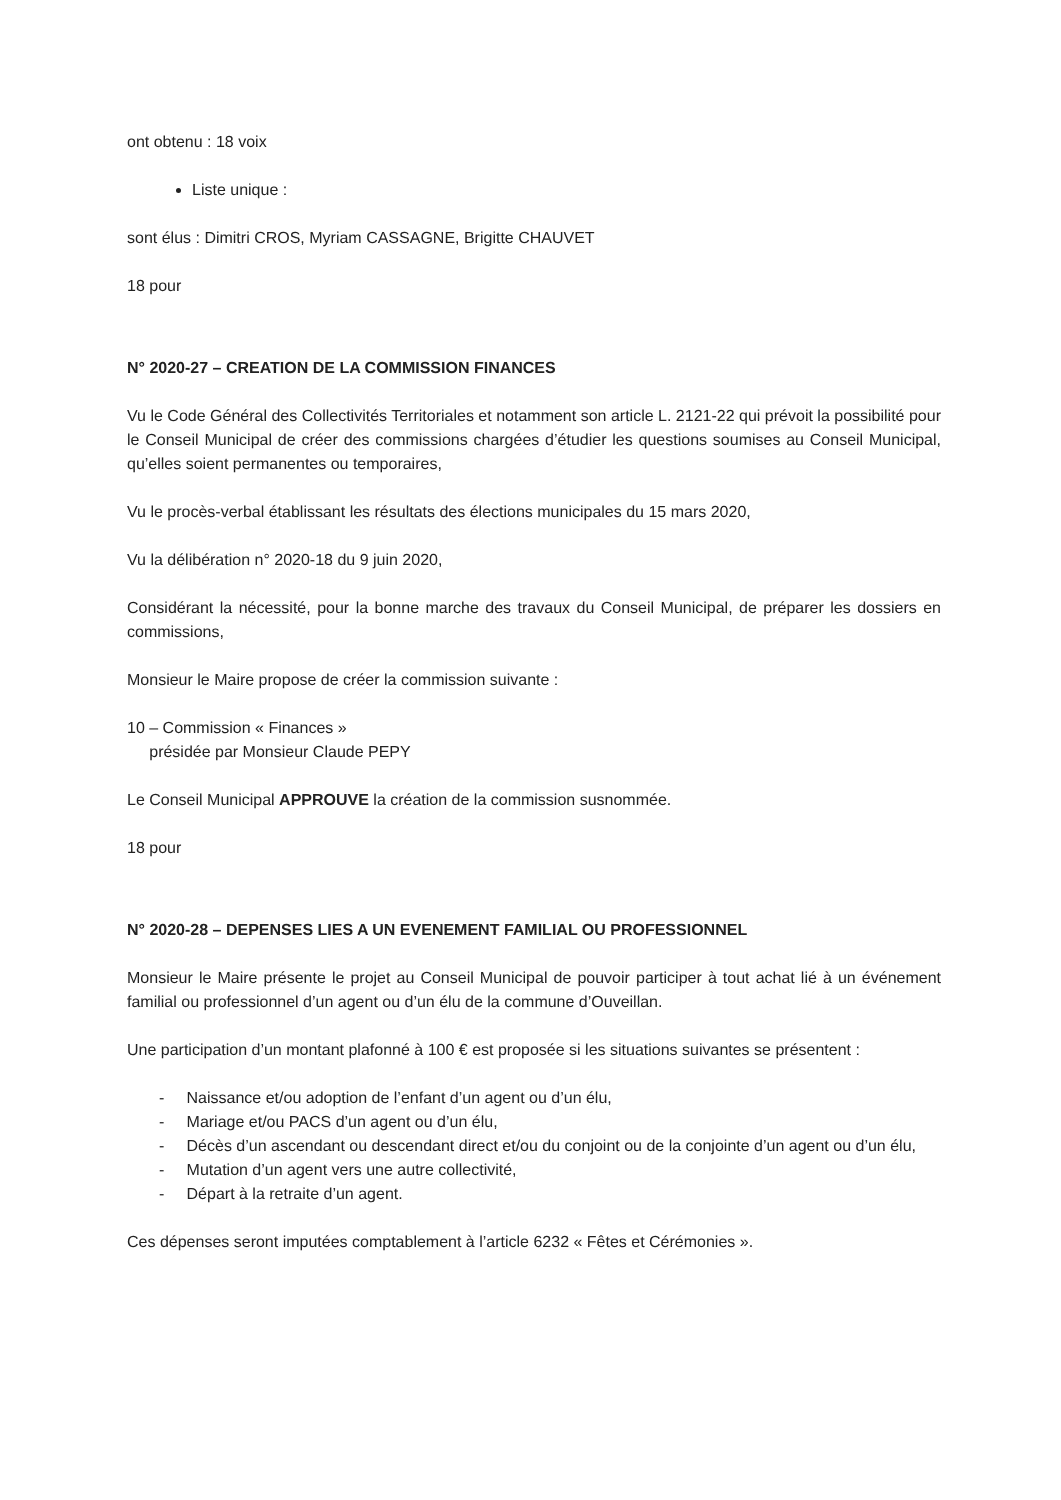ont obtenu : 18 voix
Liste unique :
sont élus : Dimitri CROS, Myriam CASSAGNE, Brigitte CHAUVET
18 pour
N° 2020-27 – CREATION DE LA COMMISSION FINANCES
Vu le Code Général des Collectivités Territoriales et notamment son article L. 2121-22 qui prévoit la possibilité pour le Conseil Municipal de créer des commissions chargées d’étudier les questions soumises au Conseil Municipal, qu’elles soient permanentes ou temporaires,
Vu le procès-verbal établissant les résultats des élections municipales du 15 mars 2020,
Vu la délibération n° 2020-18 du 9 juin 2020,
Considérant la nécessité, pour la bonne marche des travaux du Conseil Municipal, de préparer les dossiers en commissions,
Monsieur le Maire propose de créer la commission suivante :
10 – Commission « Finances »
présidée par Monsieur Claude PEPY
Le Conseil Municipal APPROUVE la création de la commission susnommée.
18 pour
N° 2020-28 – DEPENSES LIES A UN EVENEMENT FAMILIAL OU PROFESSIONNEL
Monsieur le Maire présente le projet au Conseil Municipal de pouvoir participer à tout achat lié à un événement familial ou professionnel d’un agent ou d’un élu de la commune d’Ouveillan.
Une participation d’un montant plafonné à 100 € est proposée si les situations suivantes se présentent :
- Naissance et/ou adoption de l’enfant d’un agent ou d’un élu,
- Mariage et/ou PACS d’un agent ou d’un élu,
- Décès d’un ascendant ou descendant direct et/ou du conjoint ou de la conjointe d’un agent ou d’un élu,
- Mutation d’un agent vers une autre collectivité,
- Départ à la retraite d’un agent.
Ces dépenses seront imputées comptablement à l’article 6232 « Fêtes et Cérémonies ».